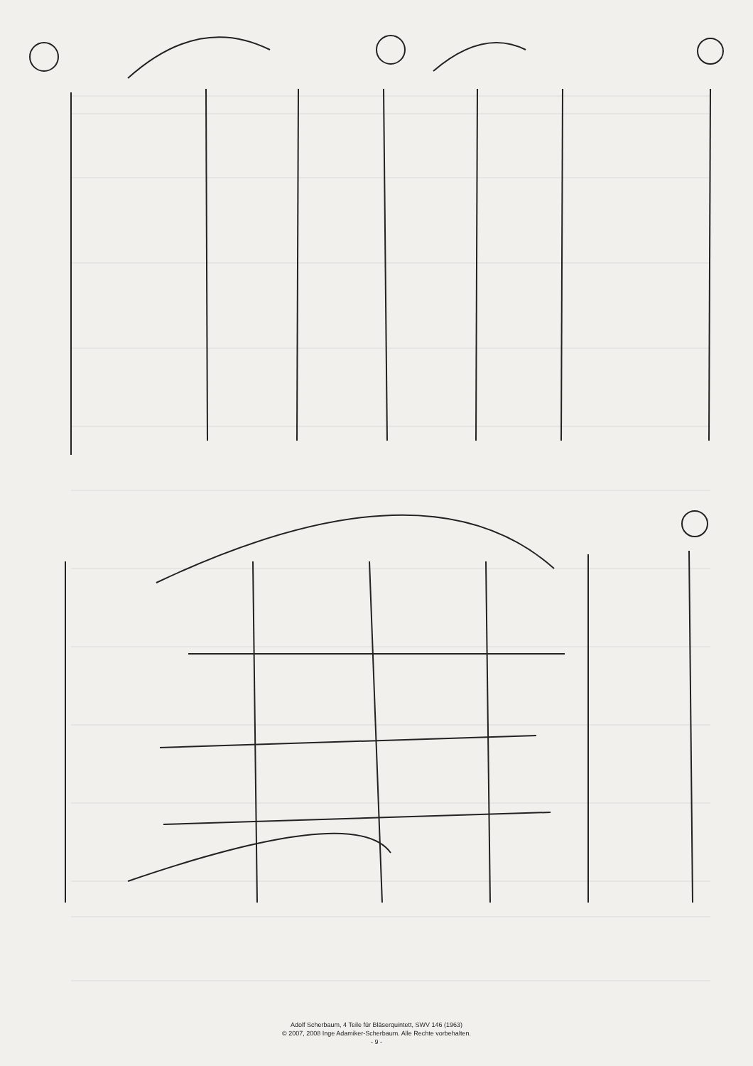Adolf Scherbaum, 4 Teile für Bläserquintett, SWV 146 (1963)
© 2007, 2008 Inge Adamiker-Scherbaum. Alle Rechte vorbehalten.
- 9 -